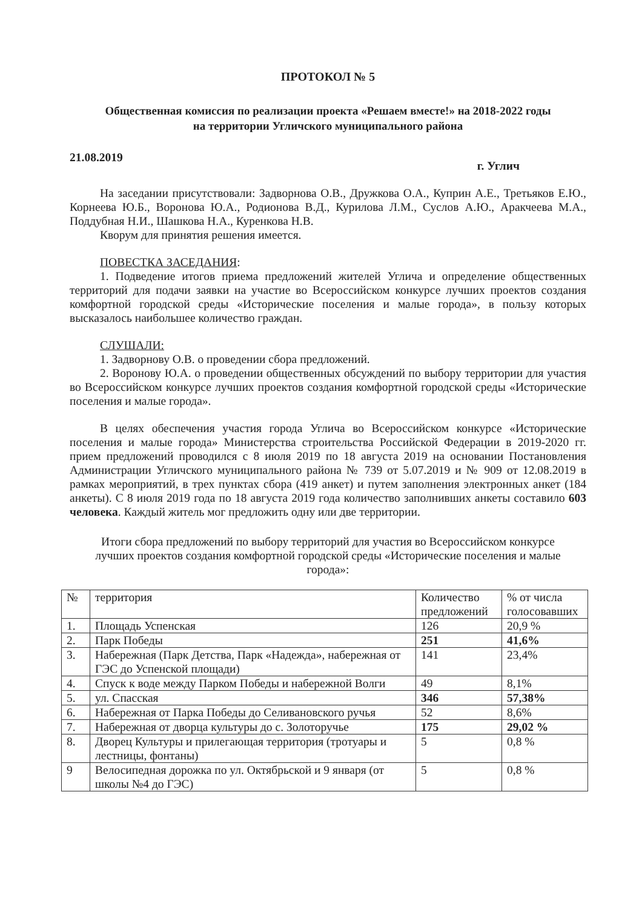ПРОТОКОЛ № 5
Общественная комиссия по реализации проекта «Решаем вместе!» на 2018-2022 годы
на территории Угличского муниципального района
21.08.2019 г. Углич
На заседании присутствовали: Задворнова О.В., Дружкова О.А., Куприн А.Е., Третьяков Е.Ю., Корнеева Ю.Б., Воронова Ю.А., Родионова В.Д., Курилова Л.М., Суслов А.Ю., Аракчеева М.А., Поддубная Н.И., Шашкова Н.А., Куренкова Н.В.
Кворум для принятия решения имеется.
ПОВЕСТКА ЗАСЕДАНИЯ:
1. Подведение итогов приема предложений жителей Углича и определение общественных территорий для подачи заявки на участие во Всероссийском конкурсе лучших проектов создания комфортной городской среды «Исторические поселения и малые города», в пользу которых высказалось наибольшее количество граждан.
СЛУШАЛИ:
1. Задворнову О.В. о проведении сбора предложений.
2. Воронову Ю.А. о проведении общественных обсуждений по выбору территории для участия во Всероссийском конкурсе лучших проектов создания комфортной городской среды «Исторические поселения и малые города».
В целях обеспечения участия города Углича во Всероссийском конкурсе «Исторические поселения и малые города» Министерства строительства Российской Федерации в 2019-2020 гг. прием предложений проводился с 8 июля 2019 по 18 августа 2019 на основании Постановления Администрации Угличского муниципального района № 739 от 5.07.2019 и № 909 от 12.08.2019 в рамках мероприятий, в трех пунктах сбора (419 анкет) и путем заполнения электронных анкет (184 анкеты). С 8 июля 2019 года по 18 августа 2019 года количество заполнивших анкеты составило 603 человека. Каждый житель мог предложить одну или две территории.
Итоги сбора предложений по выбору территорий для участия во Всероссийском конкурсе лучших проектов создания комфортной городской среды «Исторические поселения и малые города»:
| № | территория | Количество предложений | % от числа голосовавших |
| 1. | Площадь Успенская | 126 | 20,9 % |
| 2. | Парк Победы | 251 | 41,6% |
| 3. | Набережная (Парк Детства, Парк «Надежда», набережная от ГЭС до Успенской площади) | 141 | 23,4% |
| 4. | Спуск к воде между Парком Победы и набережной Волги | 49 | 8,1% |
| 5. | ул. Спасская | 346 | 57,38% |
| 6. | Набережная от Парка Победы до Селивановского ручья | 52 | 8,6% |
| 7. | Набережная от дворца культуры до с. Золоторучье | 175 | 29,02 % |
| 8. | Дворец Культуры и прилегающая территория (тротуары и лестницы, фонтаны) | 5 | 0,8 % |
| 9 | Велосипедная дорожка по ул. Октябрьской и 9 января (от школы №4 до ГЭС) | 5 | 0,8 % |